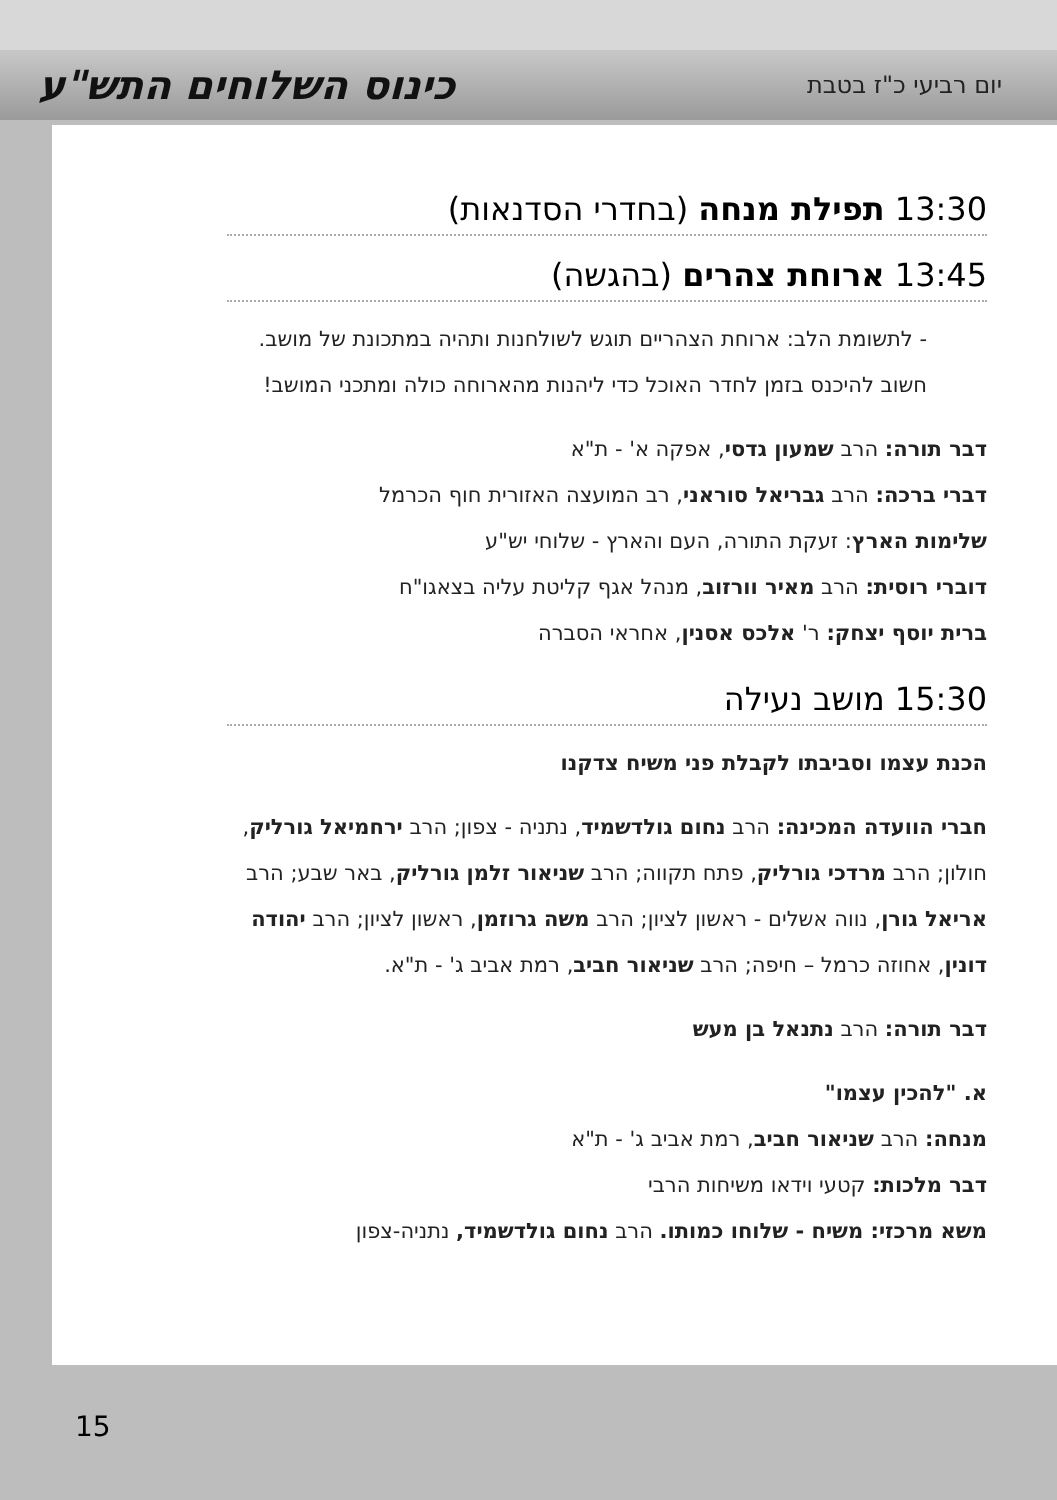יום רביעי כ"ז בטבת כינוס השלוחים התש"ע
13:30 תפילת מנחה (בחדרי הסדנאות)
13:45 ארוחת צהרים (בהגשה)
- לתשומת הלב: ארוחת הצהריים תוגש לשולחנות ותהיה במתכונת של מושב. חשוב להיכנס בזמן לחדר האוכל כדי ליהנות מהארוחה כולה ומתכני המושב!
דבר תורה: הרב שמעון גדסי, אפקה א' - ת"א
דברי ברכה: הרב גבריאל סוראני, רב המועצה האזורית חוף הכרמל
שלימות הארץ: זעקת התורה, העם והארץ - שלוחי יש"ע
דוברי רוסית: הרב מאיר וורזוב, מנהל אגף קליטת עליה בצאגו"ח
ברית יוסף יצחק: ר' אלכס אסנין, אחראי הסברה
15:30 מושב נעילה
הכנת עצמו וסביבתו לקבלת פני משיח צדקנו
חברי הוועדה המכינה: הרב נחום גולדשמיד, נתניה - צפון; הרב ירחמיאל גורליק, חולון; הרב מרדכי גורליק, פתח תקווה; הרב שניאור זלמן גורליק, באר שבע; הרב אריאל גורן, נווה אשלים - ראשון לציון; הרב משה גרוזמן, ראשון לציון; הרב יהודה דונין, אחוזה כרמל – חיפה; הרב שניאור חביב, רמת אביב ג' - ת"א.
דבר תורה: הרב נתנאל בן מעש
א. "להכין עצמו"
מנחה: הרב שניאור חביב, רמת אביב ג' - ת"א
דבר מלכות: קטעי וידאו משיחות הרבי
משא מרכזי: משיח - שלוחו כמותו. הרב נחום גולדשמיד, נתניה-צפון
15